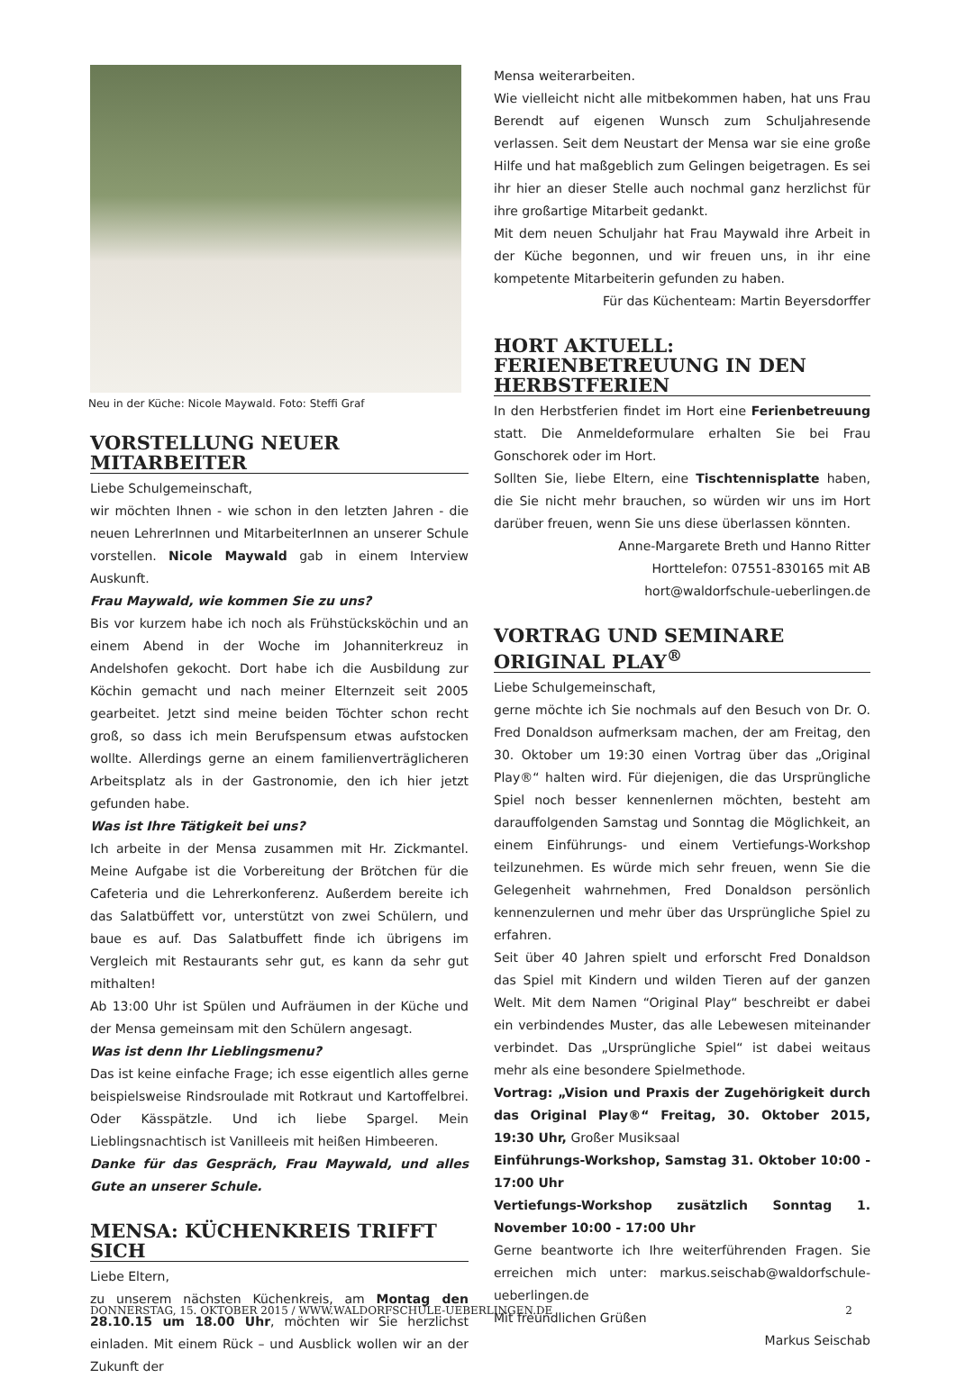Neu in der Küche: Nicole Maywald. Foto: Steffi Graf
VORSTELLUNG NEUER MITARBEITER
Liebe Schulgemeinschaft,
wir möchten Ihnen - wie schon in den letzten Jahren - die neuen LehrerInnen und MitarbeiterInnen an unserer Schule vorstellen. Nicole Maywald gab in einem Interview Auskunft.
Frau Maywald, wie kommen Sie zu uns?
Bis vor kurzem habe ich noch als Frühstücksköchin und an einem Abend in der Woche im Johanniterkreuz in Andelshofen gekocht. Dort habe ich die Ausbildung zur Köchin gemacht und nach meiner Elternzeit seit 2005 gearbeitet. Jetzt sind meine beiden Töchter schon recht groß, so dass ich mein Berufspensum etwas aufstocken wollte. Allerdings gerne an einem familienverträglicheren Arbeitsplatz als in der Gastronomie, den ich hier jetzt gefunden habe.
Was ist Ihre Tätigkeit bei uns?
Ich arbeite in der Mensa zusammen mit Hr. Zickmantel. Meine Aufgabe ist die Vorbereitung der Brötchen für die Cafeteria und die Lehrerkonferenz. Außerdem bereite ich das Salatbüffett vor, unterstützt von zwei Schülern, und baue es auf. Das Salatbuffett finde ich übrigens im Vergleich mit Restaurants sehr gut, es kann da sehr gut mithalten!
Ab 13:00 Uhr ist Spülen und Aufräumen in der Küche und der Mensa gemeinsam mit den Schülern angesagt.
Was ist denn Ihr Lieblingsmenu?
Das ist keine einfache Frage; ich esse eigentlich alles gerne beispielsweise Rindsroulade mit Rotkraut und Kartoffelbrei. Oder Kässpätzle. Und ich liebe Spargel. Mein Lieblingsnachtisch ist Vanilleeis mit heißen Himbeeren.
Danke für das Gespräch, Frau Maywald, und alles Gute an unserer Schule.
MENSA: KÜCHENKREIS TRIFFT SICH
Liebe Eltern,
zu unserem nächsten Küchenkreis, am Montag den 28.10.15 um 18.00 Uhr, möchten wir Sie herzlichst einladen. Mit einem Rück – und Ausblick wollen wir an der Zukunft der
Mensa weiterarbeiten.
Wie vielleicht nicht alle mitbekommen haben, hat uns Frau Berendt auf eigenen Wunsch zum Schuljahresende verlassen. Seit dem Neustart der Mensa war sie eine große Hilfe und hat maßgeblich zum Gelingen beigetragen. Es sei ihr hier an dieser Stelle auch nochmal ganz herzlichst für ihre großartige Mitarbeit gedankt.
Mit dem neuen Schuljahr hat Frau Maywald ihre Arbeit in der Küche begonnen, und wir freuen uns, in ihr eine kompetente Mitarbeiterin gefunden zu haben.
Für das Küchenteam: Martin Beyersdorffer
HORT AKTUELL: FERIENBETREUUNG IN DEN HERBSTFERIEN
In den Herbstferien findet im Hort eine Ferienbetreuung statt. Die Anmeldeformulare erhalten Sie bei Frau Gonschorek oder im Hort.
Sollten Sie, liebe Eltern, eine Tischtennisplatte haben, die Sie nicht mehr brauchen, so würden wir uns im Hort darüber freuen, wenn Sie uns diese überlassen könnten.
Anne-Margarete Breth und Hanno Ritter
Horttelefon: 07551-830165 mit AB
hort@waldorfschule-ueberlingen.de
VORTRAG UND SEMINARE ORIGINAL PLAY<sup>®</sup>
Liebe Schulgemeinschaft,
gerne möchte ich Sie nochmals auf den Besuch von Dr. O. Fred Donaldson aufmerksam machen, der am Freitag, den 30. Oktober um 19:30 einen Vortrag über das „Original Play®“ halten wird. Für diejenigen, die das Ursprüngliche Spiel noch besser kennenlernen möchten, besteht am darauffolgenden Samstag und Sonntag die Möglichkeit, an einem Einführungs- und einem Vertiefungs-Workshop teilzunehmen. Es würde mich sehr freuen, wenn Sie die Gelegenheit wahrnehmen, Fred Donaldson persönlich kennenzulernen und mehr über das Ursprüngliche Spiel zu erfahren.
Seit über 40 Jahren spielt und erforscht Fred Donaldson das Spiel mit Kindern und wilden Tieren auf der ganzen Welt. Mit dem Namen “Original Play“ beschreibt er dabei ein verbindendes Muster, das alle Lebewesen miteinander verbindet. Das „Ursprüngliche Spiel“ ist dabei weitaus mehr als eine besondere Spielmethode.
Vortrag: „Vision und Praxis der Zugehörigkeit durch das Original Play®“ Freitag, 30. Oktober 2015, 19:30 Uhr, Großer Musiksaal
Einführungs-Workshop, Samstag 31. Oktober 10:00 - 17:00 Uhr
Vertiefungs-Workshop zusätzlich Sonntag 1. November 10:00 - 17:00 Uhr
Gerne beantworte ich Ihre weiterführenden Fragen. Sie erreichen mich unter: markus.seischab@waldorfschule-ueberlingen.de
Mit freundlichen Grüßen
Markus Seischab
DONNERSTAG, 15. OKTOBER 2015 / WWW.WALDORFSCHULE-UEBERLINGEN.DE 2